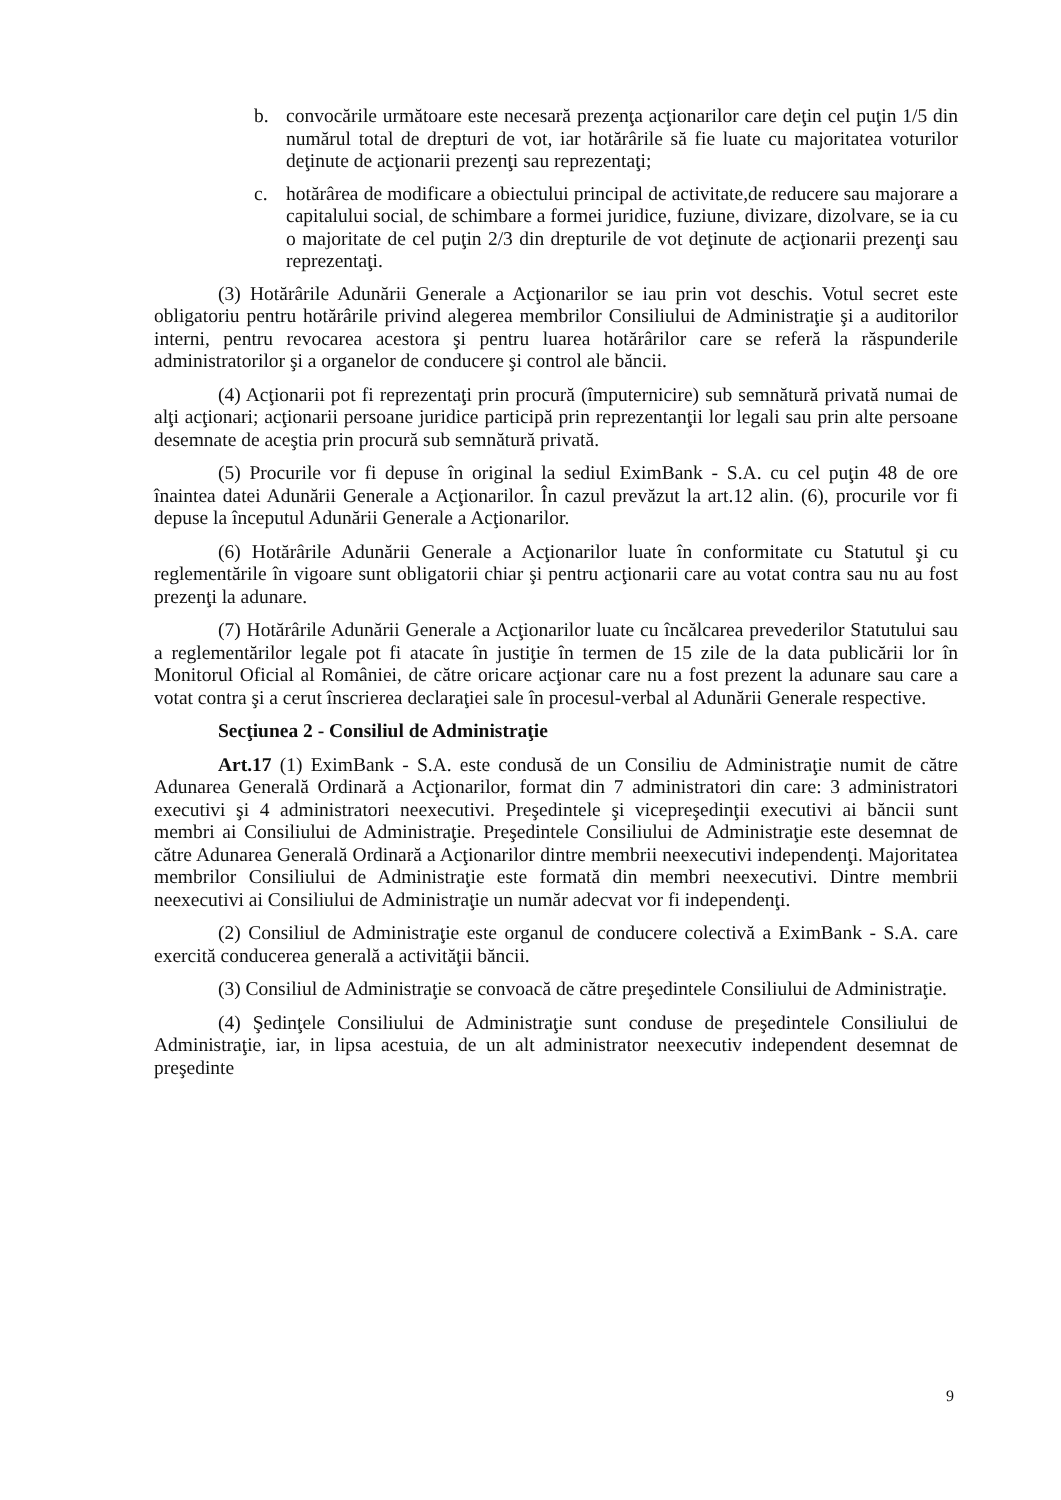b. convocările următoare este necesară prezenţa acţionarilor care deţin cel puţin 1/5 din numărul total de drepturi de vot, iar hotărârile să fie luate cu majoritatea voturilor deţinute de acţionarii prezenţi sau reprezentaţi;
c. hotărârea de modificare a obiectului principal de activitate,de reducere sau majorare a capitalului social, de schimbare a formei juridice, fuziune, divizare, dizolvare, se ia cu o majoritate de cel puţin 2/3 din drepturile de vot deţinute de acţionarii prezenţi sau reprezentaţi.
(3) Hotărârile Adunării Generale a Acţionarilor se iau prin vot deschis. Votul secret este obligatoriu pentru hotărârile privind alegerea membrilor Consiliului de Administraţie şi a auditorilor interni, pentru revocarea acestora şi pentru luarea hotărârilor care se referă la răspunderile administratorilor şi a organelor de conducere şi control ale băncii.
(4) Acţionarii pot fi reprezentaţi prin procură (împuternicire) sub semnătură privată numai de alţi acţionari; acţionarii persoane juridice participă prin reprezentanţii lor legali sau prin alte persoane desemnate de aceştia prin procură sub semnătură privată.
(5) Procurile vor fi depuse în original la sediul EximBank - S.A. cu cel puţin 48 de ore înaintea datei Adunării Generale a Acţionarilor. În cazul prevăzut la art.12 alin. (6), procurile vor fi depuse la începutul Adunării Generale a Acţionarilor.
(6) Hotărârile Adunării Generale a Acţionarilor luate în conformitate cu Statutul şi cu reglementările în vigoare sunt obligatorii chiar şi pentru acţionarii care au votat contra sau nu au fost prezenţi la adunare.
(7) Hotărârile Adunării Generale a Acţionarilor luate cu încălcarea prevederilor Statutului sau a reglementărilor legale pot fi atacate în justiţie în termen de 15 zile de la data publicării lor în Monitorul Oficial al României, de către oricare acţionar care nu a fost prezent la adunare sau care a votat contra şi a cerut înscrierea declaraţiei sale în procesul-verbal al Adunării Generale respective.
Secţiunea 2 - Consiliul de Administraţie
Art.17 (1) EximBank - S.A. este condusă de un Consiliu de Administraţie numit de către Adunarea Generală Ordinară a Acţionarilor, format din 7 administratori din care: 3 administratori executivi şi 4 administratori neexecutivi. Preşedintele şi vicepreşedinţii executivi ai băncii sunt membri ai Consiliului de Administraţie. Preşedintele Consiliului de Administraţie este desemnat de către Adunarea Generală Ordinară a Acţionarilor dintre membrii neexecutivi independenţi. Majoritatea membrilor Consiliului de Administraţie este formată din membri neexecutivi. Dintre membrii neexecutivi ai Consiliului de Administraţie un număr adecvat vor fi independenţi.
(2) Consiliul de Administraţie este organul de conducere colectivă a EximBank - S.A. care exercită conducerea generală a activităţii băncii.
(3) Consiliul de Administraţie se convoacă de către preşedintele Consiliului de Administraţie.
(4) Şedinţele Consiliului de Administraţie sunt conduse de preşedintele Consiliului de Administraţie, iar, in lipsa acestuia, de un alt administrator neexecutiv independent desemnat de preşedinte
9